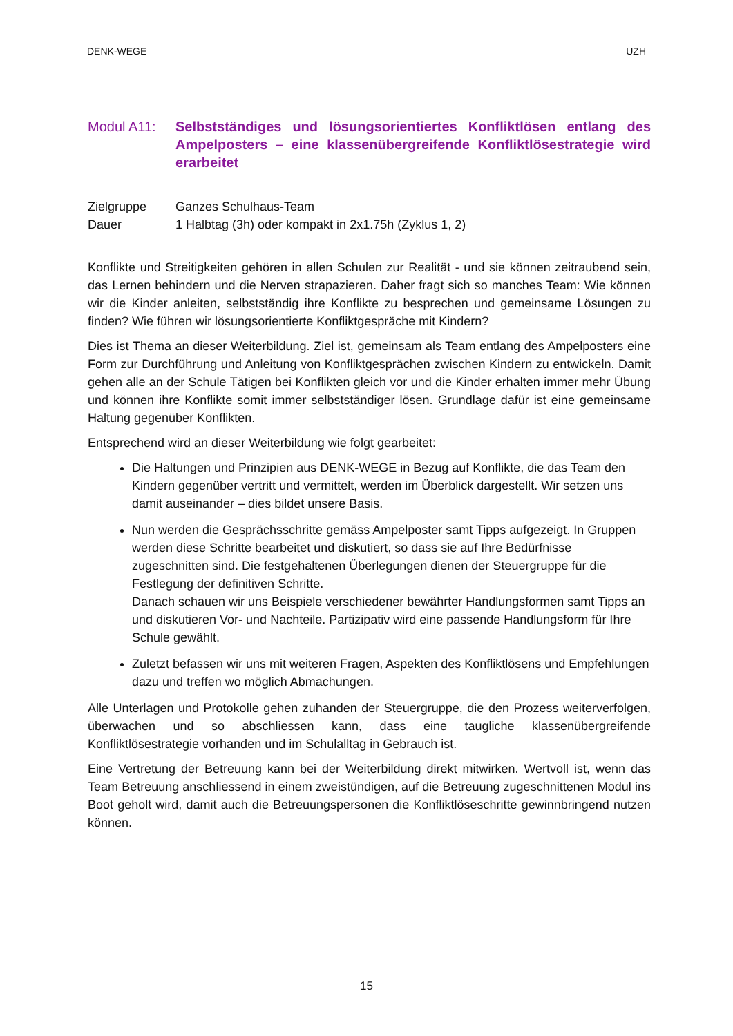DENK-WEGE UZH
Modul A11: Selbstständiges und lösungsorientiertes Konfliktlösen entlang des Ampelposters – eine klassenübergreifende Konfliktlösestrategie wird erarbeitet
Zielgruppe Ganzes Schulhaus-Team
Dauer 1 Halbtag (3h) oder kompakt in 2x1.75h (Zyklus 1, 2)
Konflikte und Streitigkeiten gehören in allen Schulen zur Realität - und sie können zeitraubend sein, das Lernen behindern und die Nerven strapazieren. Daher fragt sich so manches Team: Wie können wir die Kinder anleiten, selbstständig ihre Konflikte zu besprechen und gemeinsame Lösungen zu finden? Wie führen wir lösungsorientierte Konfliktgespräche mit Kindern?
Dies ist Thema an dieser Weiterbildung. Ziel ist, gemeinsam als Team entlang des Ampelposters eine Form zur Durchführung und Anleitung von Konfliktgesprächen zwischen Kindern zu entwickeln. Damit gehen alle an der Schule Tätigen bei Konflikten gleich vor und die Kinder erhalten immer mehr Übung und können ihre Konflikte somit immer selbstständiger lösen. Grundlage dafür ist eine gemeinsame Haltung gegenüber Konflikten.
Entsprechend wird an dieser Weiterbildung wie folgt gearbeitet:
Die Haltungen und Prinzipien aus DENK-WEGE in Bezug auf Konflikte, die das Team den Kindern gegenüber vertritt und vermittelt, werden im Überblick dargestellt. Wir setzen uns damit auseinander – dies bildet unsere Basis.
Nun werden die Gesprächsschritte gemäss Ampelposter samt Tipps aufgezeigt. In Gruppen werden diese Schritte bearbeitet und diskutiert, so dass sie auf Ihre Bedürfnisse zugeschnitten sind. Die festgehaltenen Überlegungen dienen der Steuergruppe für die Festlegung der definitiven Schritte.
Danach schauen wir uns Beispiele verschiedener bewährter Handlungsformen samt Tipps an und diskutieren Vor- und Nachteile. Partizipativ wird eine passende Handlungsform für Ihre Schule gewählt.
Zuletzt befassen wir uns mit weiteren Fragen, Aspekten des Konfliktlösens und Empfehlungen dazu und treffen wo möglich Abmachungen.
Alle Unterlagen und Protokolle gehen zuhanden der Steuergruppe, die den Prozess weiterverfolgen, überwachen und so abschliessen kann, dass eine taugliche klassenübergreifende Konfliktlösestrategie vorhanden und im Schulalltag in Gebrauch ist.
Eine Vertretung der Betreuung kann bei der Weiterbildung direkt mitwirken. Wertvoll ist, wenn das Team Betreuung anschliessend in einem zweistündigen, auf die Betreuung zugeschnittenen Modul ins Boot geholt wird, damit auch die Betreuungspersonen die Konfliktlöseschritte gewinnbringend nutzen können.
15